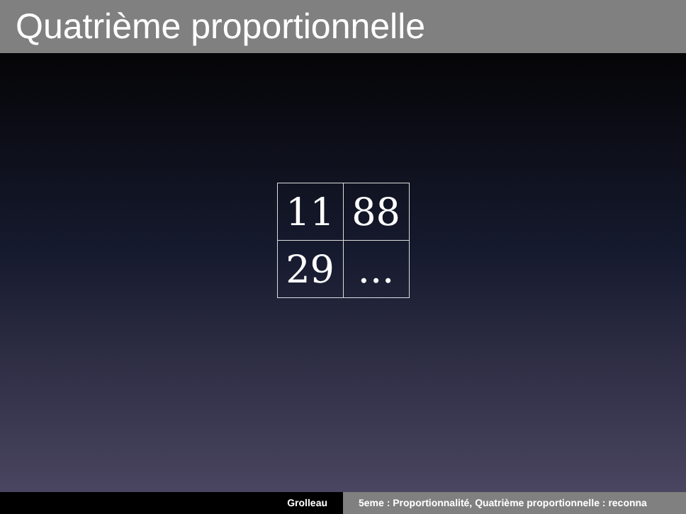Quatrième proportionnelle
| 11 | 88 |
| 29 | ... |
Grolleau 5eme : Proportionnalité, Quatrième proportionnelle : reconna